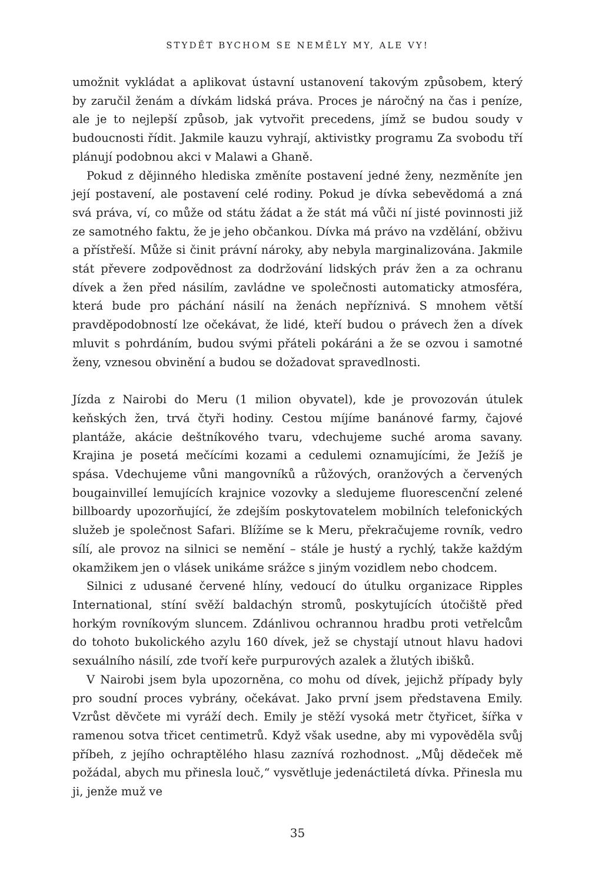STYDĚT BYCHOM SE NEMĚLY MY, ALE VY!
umožnit vykládat a aplikovat ústavní ustanovení takovým způsobem, který by zaručil ženám a dívkám lidská práva. Proces je náročný na čas i peníze, ale je to nejlepší způsob, jak vytvořit precedens, jímž se budou soudy v budoucnosti řídit. Jakmile kauzu vyhrají, aktivistky programu Za svobodu tří plánují podobnou akci v Malawi a Ghaně.
Pokud z dějinného hlediska změníte postavení jedné ženy, nezměníte jen její postavení, ale postavení celé rodiny. Pokud je dívka sebevědomá a zná svá práva, ví, co může od státu žádat a že stát má vůči ní jisté povinnosti již ze samotného faktu, že je jeho občankou. Dívka má právo na vzdělání, obživu a přístřeší. Může si činit právní nároky, aby nebyla marginalizována. Jakmile stát převere zodpovědnost za dodržování lidských práv žen a za ochranu dívek a žen před násilím, zavládne ve společnosti automaticky atmosféra, která bude pro páchání násilí na ženách nepříznivá. S mnohem větší pravděpodobností lze očekávat, že lidé, kteří budou o právech žen a dívek mluvit s pohrdáním, budou svými přáteli pokáráni a že se ozvou i samotné ženy, vznesou obvinění a budou se dožadovat spravedlnosti.
Jízda z Nairobi do Meru (1 milion obyvatel), kde je provozován útulek keňských žen, trvá čtyři hodiny. Cestou míjíme banánové farmy, čajové plantáže, akácie deštníkového tvaru, vdechujeme suché aroma savany. Krajina je posetá mečícími kozami a cedulemi oznamujícími, že Ježíš je spása. Vdechujeme vůni mangovníků a růžových, oranžových a červených bougainvilleí lemujících krajnice vozovky a sledujeme fluorescenční zelené billboardy upozorňující, že zdejším poskytovatelem mobilních telefonických služeb je společnost Safari. Blížíme se k Meru, překračujeme rovník, vedro sílí, ale provoz na silnici se nemění – stále je hustý a rychlý, takže každým okamžikem jen o vlásek unikáme srážce s jiným vozidlem nebo chodcem.
Silnici z udusané červené hlíny, vedoucí do útulku organizace Ripples International, stíní svěží baldachýn stromů, poskytujících útočiště před horkým rovníkovým sluncem. Zdánlivou ochrannou hradbu proti vetřelcům do tohoto bukolického azylu 160 dívek, jež se chystají utnout hlavu hadovi sexuálního násilí, zde tvoří keře purpurových azalek a žlutých ibišků.
V Nairobi jsem byla upozorněna, co mohu od dívek, jejichž případy byly pro soudní proces vybrány, očekávat. Jako první jsem představena Emily. Vzrůst děvčete mi vyráží dech. Emily je stěží vysoká metr čtyřicet, šířka v ramenou sotva třicet centimetrů. Když však usedne, aby mi vypověděla svůj příbeh, z jejího ochraptělého hlasu zaznívá rozhodnost. „Můj dědeček mě požádal, abych mu přinesla louč,“ vysvětluje jedenáctiletá dívka. Přinesla mu ji, jenže muž ve
35